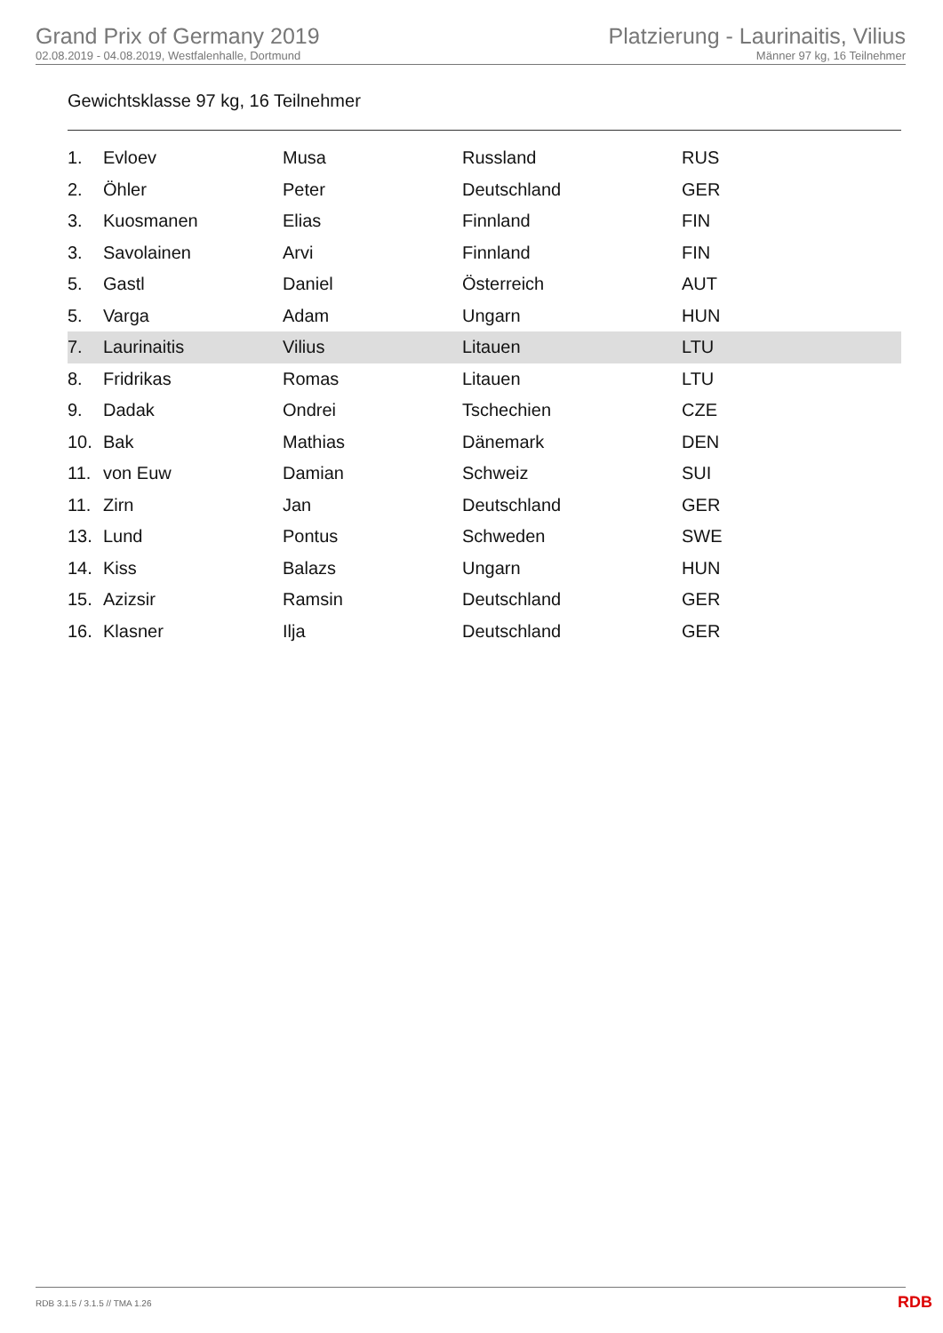Grand Prix of Germany 2019
02.08.2019 - 04.08.2019, Westfalenhalle, Dortmund
Platzierung - Laurinaitis, Vilius
Männer 97 kg, 16 Teilnehmer
Gewichtsklasse 97 kg, 16 Teilnehmer
| 1. | Evloev | Musa | Russland | RUS |
| 2. | Öhler | Peter | Deutschland | GER |
| 3. | Kuosmanen | Elias | Finnland | FIN |
| 3. | Savolainen | Arvi | Finnland | FIN |
| 5. | Gastl | Daniel | Österreich | AUT |
| 5. | Varga | Adam | Ungarn | HUN |
| 7. | Laurinaitis | Vilius | Litauen | LTU |
| 8. | Fridrikas | Romas | Litauen | LTU |
| 9. | Dadak | Ondrei | Tschechien | CZE |
| 10. | Bak | Mathias | Dänemark | DEN |
| 11. | von Euw | Damian | Schweiz | SUI |
| 11. | Zirn | Jan | Deutschland | GER |
| 13. | Lund | Pontus | Schweden | SWE |
| 14. | Kiss | Balazs | Ungarn | HUN |
| 15. | Azizsir | Ramsin | Deutschland | GER |
| 16. | Klasner | Ilja | Deutschland | GER |
RDB 3.1.5 / 3.1.5 // TMA 1.26
RDB